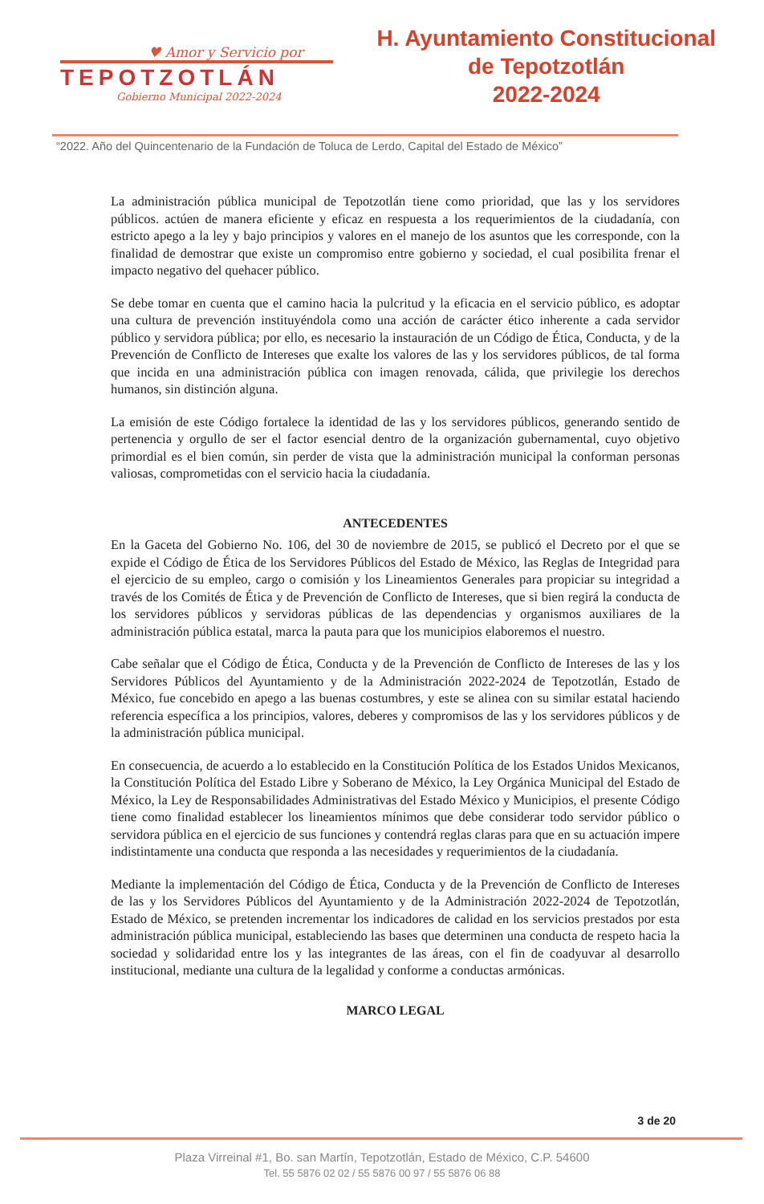♥ Amor y Servicio por
TEPOTZOTLÁN
Gobierno Municipal 2022-2024
H. Ayuntamiento Constitucional
de Tepotzotlán
2022-2024
“2022. Año del Quincentenario de la Fundación de Toluca de Lerdo, Capital del Estado de México”
La administración pública municipal de Tepotzotlán tiene como prioridad, que las y los servidores públicos. actúen de manera eficiente y eficaz en respuesta a los requerimientos de la ciudadanía, con estricto apego a la ley y bajo principios y valores en el manejo de los asuntos que les corresponde, con la finalidad de demostrar que existe un compromiso entre gobierno y sociedad, el cual posibilita frenar el impacto negativo del quehacer público.
Se debe tomar en cuenta que el camino hacia la pulcritud y la eficacia en el servicio público, es adoptar una cultura de prevención instituyéndola como una acción de carácter ético inherente a cada servidor público y servidora pública; por ello, es necesario la instauración de un Código de Ética, Conducta, y de la Prevención de Conflicto de Intereses que exalte los valores de las y los servidores públicos, de tal forma que incida en una administración pública con imagen renovada, cálida, que privilegie los derechos humanos, sin distinción alguna.
La emisión de este Código fortalece la identidad de las y los servidores públicos, generando sentido de pertenencia y orgullo de ser el factor esencial dentro de la organización gubernamental, cuyo objetivo primordial es el bien común, sin perder de vista que la administración municipal la conforman personas valiosas, comprometidas con el servicio hacia la ciudadanía.
ANTECEDENTES
En la Gaceta del Gobierno No. 106, del 30 de noviembre de 2015, se publicó el Decreto por el que se expide el Código de Ética de los Servidores Públicos del Estado de México, las Reglas de Integridad para el ejercicio de su empleo, cargo o comisión y los Lineamientos Generales para propiciar su integridad a través de los Comités de Ética y de Prevención de Conflicto de Intereses, que si bien regirá la conducta de los servidores públicos y servidoras públicas de las dependencias y organismos auxiliares de la administración pública estatal, marca la pauta para que los municipios elaboremos el nuestro.
Cabe señalar que el Código de Ética, Conducta y de la Prevención de Conflicto de Intereses de las y los Servidores Públicos del Ayuntamiento y de la Administración 2022-2024 de Tepotzotlán, Estado de México, fue concebido en apego a las buenas costumbres, y este se alinea con su similar estatal haciendo referencia específica a los principios, valores, deberes y compromisos de las y los servidores públicos y de la administración pública municipal.
En consecuencia, de acuerdo a lo establecido en la Constitución Política de los Estados Unidos Mexicanos, la Constitución Política del Estado Libre y Soberano de México, la Ley Orgánica Municipal del Estado de México, la Ley de Responsabilidades Administrativas del Estado México y Municipios, el presente Código tiene como finalidad establecer los lineamientos mínimos que debe considerar todo servidor público o servidora pública en el ejercicio de sus funciones y contendrá reglas claras para que en su actuación impere indistintamente una conducta que responda a las necesidades y requerimientos de la ciudadanía.
Mediante la implementación del Código de Ética, Conducta y de la Prevención de Conflicto de Intereses de las y los Servidores Públicos del Ayuntamiento y de la Administración 2022-2024 de Tepotzotlán, Estado de México, se pretenden incrementar los indicadores de calidad en los servicios prestados por esta administración pública municipal, estableciendo las bases que determinen una conducta de respeto hacia la sociedad y solidaridad entre los y las integrantes de las áreas, con el fin de coadyuvar al desarrollo institucional, mediante una cultura de la legalidad y conforme a conductas armónicas.
MARCO LEGAL
3 de 20
Plaza Virreinal #1, Bo. san Martín, Tepotzotlán, Estado de México, C.P. 54600
Tel. 55 5876 02 02 / 55 5876 00 97 / 55 5876 06 88